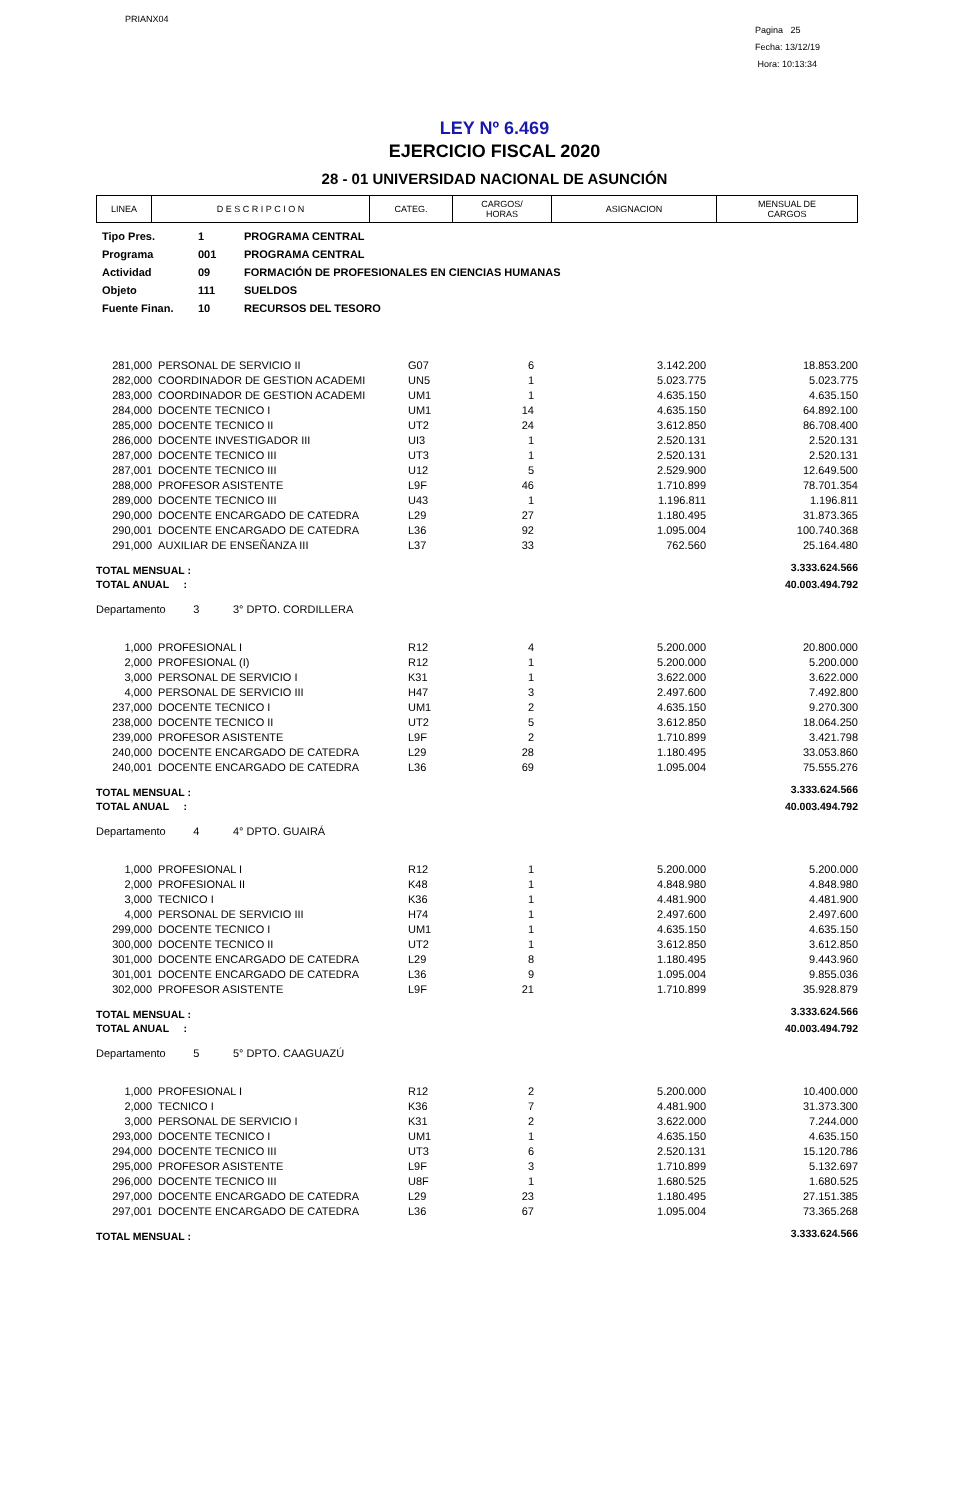PRIANX04
Pagina 25
Fecha: 13/12/19
Hora: 10:13:34
LEY Nº 6.469
EJERCICIO FISCAL 2020
28 - 01 UNIVERSIDAD NACIONAL DE ASUNCIÓN
| LINEA | D E S C R I P C I O N | CATEG. | CARGOS/ HORAS | ASIGNACION | MENSUAL DE CARGOS |
| --- | --- | --- | --- | --- | --- |
| Tipo Pres. | 1 | PROGRAMA CENTRAL |
| Programa | 001 | PROGRAMA CENTRAL |
| Actividad | 09 | FORMACIÓN DE PROFESIONALES EN CIENCIAS HUMANAS |
| Objeto | 111 | SUELDOS |
| Fuente Finan. | 10 | RECURSOS DEL TESORO |
| 281,000 | PERSONAL DE SERVICIO II | G07 | 6 | 3.142.200 | 18.853.200 |
| 282,000 | COORDINADOR DE GESTION ACADEMI | UN5 | 1 | 5.023.775 | 5.023.775 |
| 283,000 | COORDINADOR DE GESTION ACADEMI | UM1 | 1 | 4.635.150 | 4.635.150 |
| 284,000 | DOCENTE TECNICO I | UM1 | 14 | 4.635.150 | 64.892.100 |
| 285,000 | DOCENTE TECNICO II | UT2 | 24 | 3.612.850 | 86.708.400 |
| 286,000 | DOCENTE INVESTIGADOR III | UI3 | 1 | 2.520.131 | 2.520.131 |
| 287,000 | DOCENTE TECNICO III | UT3 | 1 | 2.520.131 | 2.520.131 |
| 287,001 | DOCENTE TECNICO III | U12 | 5 | 2.529.900 | 12.649.500 |
| 288,000 | PROFESOR ASISTENTE | L9F | 46 | 1.710.899 | 78.701.354 |
| 289,000 | DOCENTE TECNICO III | U43 | 1 | 1.196.811 | 1.196.811 |
| 290,000 | DOCENTE ENCARGADO DE CATEDRA | L29 | 27 | 1.180.495 | 31.873.365 |
| 290,001 | DOCENTE ENCARGADO DE CATEDRA | L36 | 92 | 1.095.004 | 100.740.368 |
| 291,000 | AUXILIAR DE ENSEÑANZA III | L37 | 33 | 762.560 | 25.164.480 |
| TOTAL MENSUAL : | | | | | 3.333.624.566 |
| TOTAL ANUAL : | | | | | 40.003.494.792 |
| Departamento 3 3° DPTO. CORDILLERA | | | | | |
| 1,000 | PROFESIONAL I | R12 | 4 | 5.200.000 | 20.800.000 |
| 2,000 | PROFESIONAL (I) | R12 | 1 | 5.200.000 | 5.200.000 |
| 3,000 | PERSONAL DE SERVICIO I | K31 | 1 | 3.622.000 | 3.622.000 |
| 4,000 | PERSONAL DE SERVICIO III | H47 | 3 | 2.497.600 | 7.492.800 |
| 237,000 | DOCENTE TECNICO I | UM1 | 2 | 4.635.150 | 9.270.300 |
| 238,000 | DOCENTE TECNICO II | UT2 | 5 | 3.612.850 | 18.064.250 |
| 239,000 | PROFESOR ASISTENTE | L9F | 2 | 1.710.899 | 3.421.798 |
| 240,000 | DOCENTE ENCARGADO DE CATEDRA | L29 | 28 | 1.180.495 | 33.053.860 |
| 240,001 | DOCENTE ENCARGADO DE CATEDRA | L36 | 69 | 1.095.004 | 75.555.276 |
| TOTAL MENSUAL : | | | | | 3.333.624.566 |
| TOTAL ANUAL : | | | | | 40.003.494.792 |
| Departamento 4 4° DPTO. GUAIRÁ | | | | | |
| 1,000 | PROFESIONAL I | R12 | 1 | 5.200.000 | 5.200.000 |
| 2,000 | PROFESIONAL II | K48 | 1 | 4.848.980 | 4.848.980 |
| 3,000 | TECNICO I | K36 | 1 | 4.481.900 | 4.481.900 |
| 4,000 | PERSONAL DE SERVICIO III | H74 | 1 | 2.497.600 | 2.497.600 |
| 299,000 | DOCENTE TECNICO I | UM1 | 1 | 4.635.150 | 4.635.150 |
| 300,000 | DOCENTE TECNICO II | UT2 | 1 | 3.612.850 | 3.612.850 |
| 301,000 | DOCENTE ENCARGADO DE CATEDRA | L29 | 8 | 1.180.495 | 9.443.960 |
| 301,001 | DOCENTE ENCARGADO DE CATEDRA | L36 | 9 | 1.095.004 | 9.855.036 |
| 302,000 | PROFESOR ASISTENTE | L9F | 21 | 1.710.899 | 35.928.879 |
| TOTAL MENSUAL : | | | | | 3.333.624.566 |
| TOTAL ANUAL : | | | | | 40.003.494.792 |
| Departamento 5 5° DPTO. CAAGUAZÚ | | | | | |
| 1,000 | PROFESIONAL I | R12 | 2 | 5.200.000 | 10.400.000 |
| 2,000 | TECNICO I | K36 | 7 | 4.481.900 | 31.373.300 |
| 3,000 | PERSONAL DE SERVICIO I | K31 | 2 | 3.622.000 | 7.244.000 |
| 293,000 | DOCENTE TECNICO I | UM1 | 1 | 4.635.150 | 4.635.150 |
| 294,000 | DOCENTE TECNICO III | UT3 | 6 | 2.520.131 | 15.120.786 |
| 295,000 | PROFESOR ASISTENTE | L9F | 3 | 1.710.899 | 5.132.697 |
| 296,000 | DOCENTE TECNICO III | U8F | 1 | 1.680.525 | 1.680.525 |
| 297,000 | DOCENTE ENCARGADO DE CATEDRA | L29 | 23 | 1.180.495 | 27.151.385 |
| 297,001 | DOCENTE ENCARGADO DE CATEDRA | L36 | 67 | 1.095.004 | 73.365.268 |
| TOTAL MENSUAL : | | | | | 3.333.624.566 |